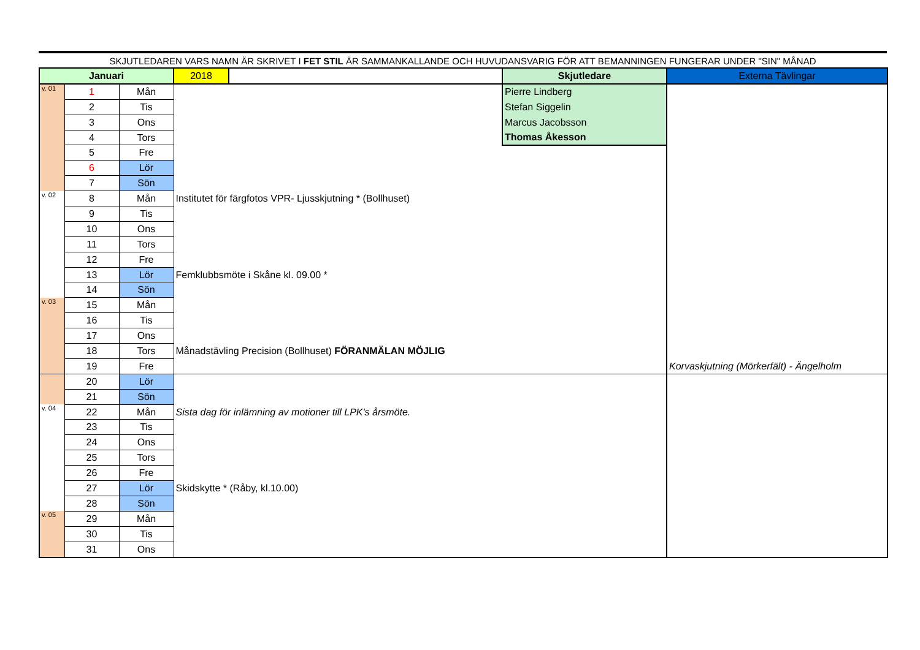SKJUTLEDAREN VARS NAMN ÄR SKRIVET I FET STIL ÄR SAMMANKALLANDE OCH HUVUDANSVARIG FÖR ATT BEMANNINGEN FUNGERAR UNDER "SIN" MÅNAD
| Januari | | | 2018 | | Skjutledare | Externa Tävlingar |
| v. 01 | 1 | Mån | | | Pierre Lindberg | |
| | 2 | Tis | | | Stefan Siggelin | |
| | 3 | Ons | | | Marcus Jacobsson | |
| | 4 | Tors | | | Thomas Åkesson | |
| | 5 | Fre | | | | |
| | 6 | Lör | | | | |
| | 7 | Sön | | | | |
| v. 02 | 8 | Mån | Institutet för färgfotos VPR- Ljusskjutning * (Bollhuset) | | | |
| | 9 | Tis | | | | |
| | 10 | Ons | | | | |
| | 11 | Tors | | | | |
| | 12 | Fre | | | | |
| | 13 | Lör | Femklubbsmöte i Skåne kl. 09.00 * | | | |
| | 14 | Sön | | | | |
| v. 03 | 15 | Mån | | | | |
| | 16 | Tis | | | | |
| | 17 | Ons | | | | |
| | 18 | Tors | Månadstävling Precision (Bollhuset) FÖRANMÄLAN MÖJLIG | | | |
| | 19 | Fre | | | | Korvaskjutning (Mörkerfält) - Ängelholm |
| | 20 | Lör | | | | |
| | 21 | Sön | | | | |
| v. 04 | 22 | Mån | Sista dag för inlämning av motioner till LPK's årsmöte. | | | |
| | 23 | Tis | | | | |
| | 24 | Ons | | | | |
| | 25 | Tors | | | | |
| | 26 | Fre | | | | |
| | 27 | Lör | Skidskytte * (Råby, kl.10.00) | | | |
| | 28 | Sön | | | | |
| v. 05 | 29 | Mån | | | | |
| | 30 | Tis | | | | |
| | 31 | Ons | | | | |